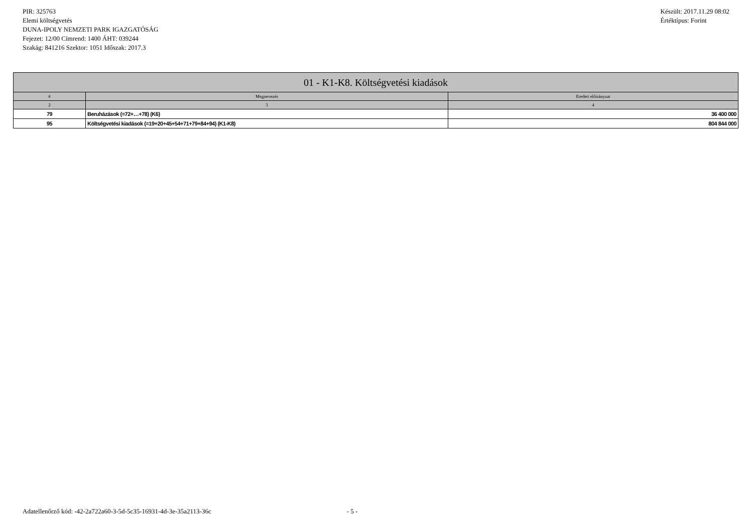PIR: 325763
Elemi költségvetés
DUNA-IPOLY NEMZETI PARK IGAZGATÓSÁG
Fejezet: 12/00 Címrend: 1400 ÁHT: 039244
Szakág: 841216 Szektor: 1051 Időszak: 2017.3
Készült: 2017.11.29 08:02
Értéktípus: Forint
| 01 - K1-K8. Költségvetési kiadások | | |
| --- | --- | --- |
| # | Megnevezés | Eredeti előirányzat |
| 2 | 3 | 4 |
| 79 | Beruházások (=72+…+78) (K6) | 36 400 000 |
| 95 | Költségvetési kiadások (=19+20+45+54+71+79+84+94) (K1-K8) | 804 844 000 |
Adatellenőrző kód: -42-2a722a60-3-5d-5c35-16931-4d-3e-35a2113-36c - 5 -